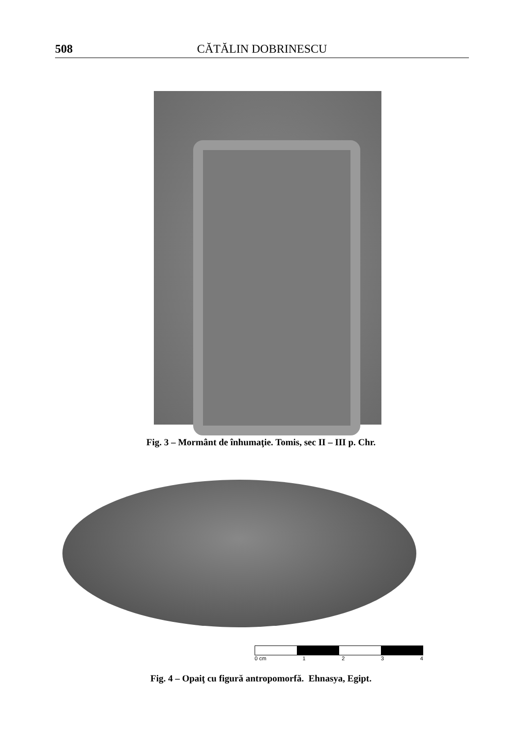508 CĂTĂLIN DOBRINESCU
Fig. 3 – Mormânt de înhumaţie. Tomis, sec II – III p. Chr.
0 cm 1234
Fig. 4 – Opaiţ cu figură antropomorfă. Ehnasya, Egipt.